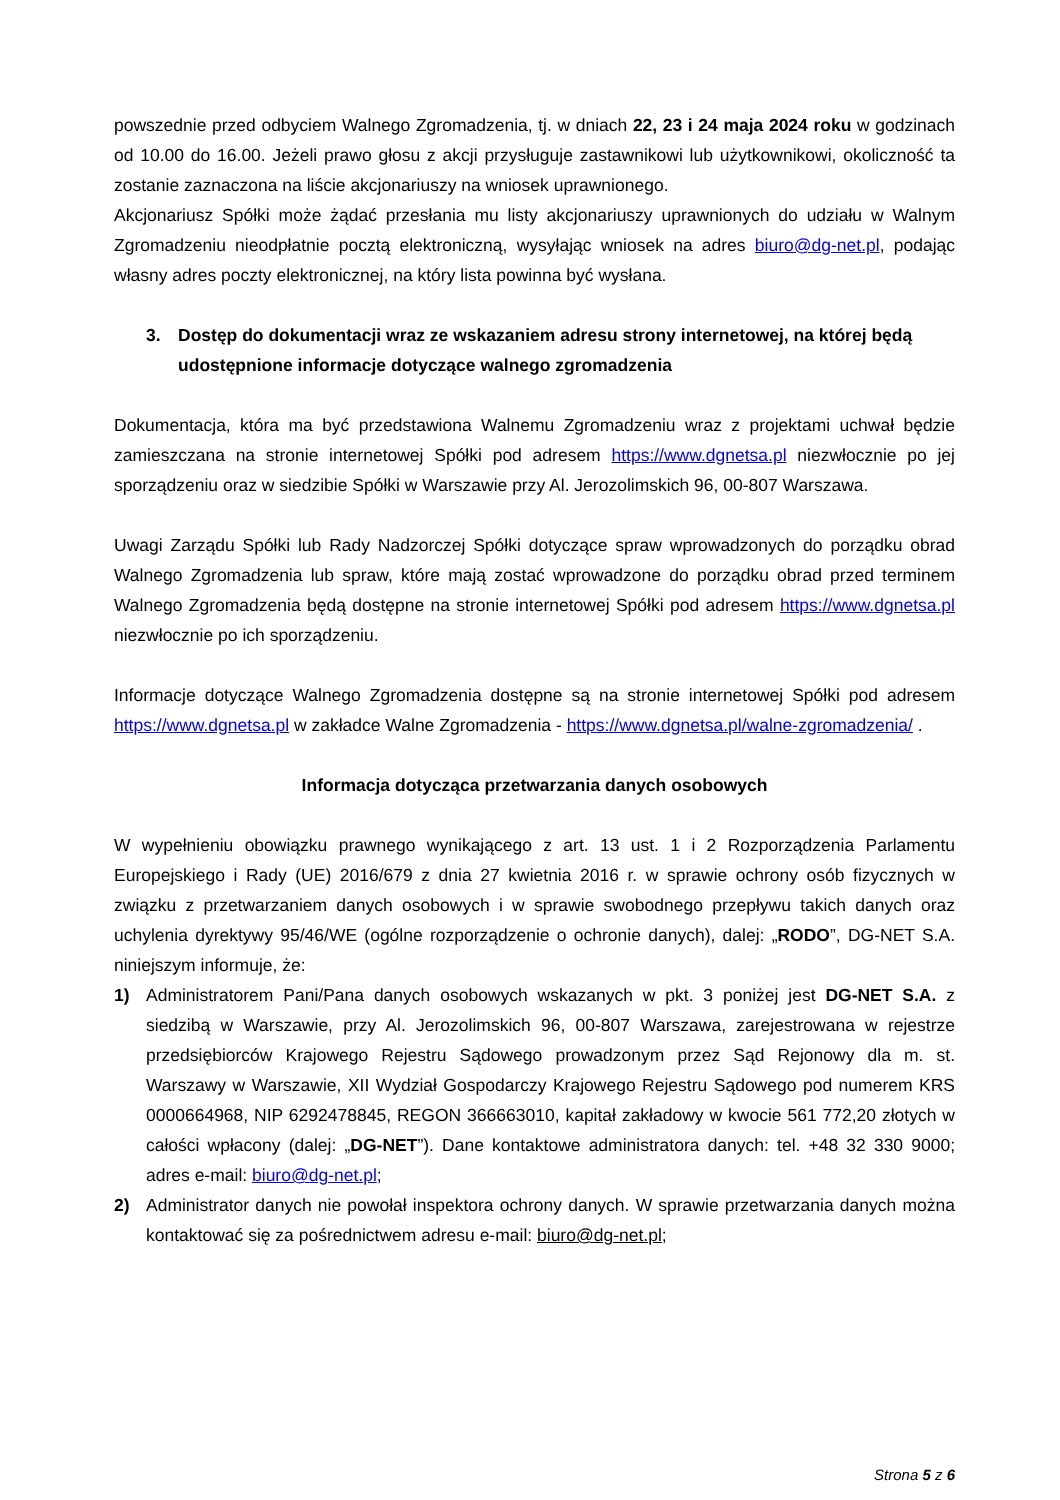powszednie przed odbyciem Walnego Zgromadzenia, tj. w dniach 22, 23 i 24 maja 2024 roku w godzinach od 10.00 do 16.00. Jeżeli prawo głosu z akcji przysługuje zastawnikowi lub użytkownikowi, okoliczność ta zostanie zaznaczona na liście akcjonariuszy na wniosek uprawnionego.
Akcjonariusz Spółki może żądać przesłania mu listy akcjonariuszy uprawnionych do udziału w Walnym Zgromadzeniu nieodpłatnie pocztą elektroniczną, wysyłając wniosek na adres biuro@dg-net.pl, podając własny adres poczty elektronicznej, na który lista powinna być wysłana.
3. Dostęp do dokumentacji wraz ze wskazaniem adresu strony internetowej, na której będą udostępnione informacje dotyczące walnego zgromadzenia
Dokumentacja, która ma być przedstawiona Walnemu Zgromadzeniu wraz z projektami uchwał będzie zamieszczana na stronie internetowej Spółki pod adresem https://www.dgnetsa.pl niezwłocznie po jej sporządzeniu oraz w siedzibie Spółki w Warszawie przy Al. Jerozolimskich 96, 00-807 Warszawa.
Uwagi Zarządu Spółki lub Rady Nadzorczej Spółki dotyczące spraw wprowadzonych do porządku obrad Walnego Zgromadzenia lub spraw, które mają zostać wprowadzone do porządku obrad przed terminem Walnego Zgromadzenia będą dostępne na stronie internetowej Spółki pod adresem https://www.dgnetsa.pl niezwłocznie po ich sporządzeniu.
Informacje dotyczące Walnego Zgromadzenia dostępne są na stronie internetowej Spółki pod adresem https://www.dgnetsa.pl w zakładce Walne Zgromadzenia - https://www.dgnetsa.pl/walne-zgromadzenia/ .
Informacja dotycząca przetwarzania danych osobowych
W wypełnieniu obowiązku prawnego wynikającego z art. 13 ust. 1 i 2 Rozporządzenia Parlamentu Europejskiego i Rady (UE) 2016/679 z dnia 27 kwietnia 2016 r. w sprawie ochrony osób fizycznych w związku z przetwarzaniem danych osobowych i w sprawie swobodnego przepływu takich danych oraz uchylenia dyrektywy 95/46/WE (ogólne rozporządzenie o ochronie danych), dalej: „RODO”, DG-NET S.A. niniejszym informuje, że:
1) Administratorem Pani/Pana danych osobowych wskazanych w pkt. 3 poniżej jest DG-NET S.A. z siedzibą w Warszawie, przy Al. Jerozolimskich 96, 00-807 Warszawa, zarejestrowana w rejestrze przedsiębiorców Krajowego Rejestru Sądowego prowadzonym przez Sąd Rejonowy dla m. st. Warszawy w Warszawie, XII Wydział Gospodarczy Krajowego Rejestru Sądowego pod numerem KRS 0000664968, NIP 6292478845, REGON 366663010, kapitał zakładowy w kwocie 561 772,20 złotych w całości wpłacony (dalej: „DG-NET”). Dane kontaktowe administratora danych: tel. +48 32 330 9000; adres e-mail: biuro@dg-net.pl;
2) Administrator danych nie powołał inspektora ochrony danych. W sprawie przetwarzania danych można kontaktować się za pośrednictwem adresu e-mail: biuro@dg-net.pl;
Strona 5 z 6